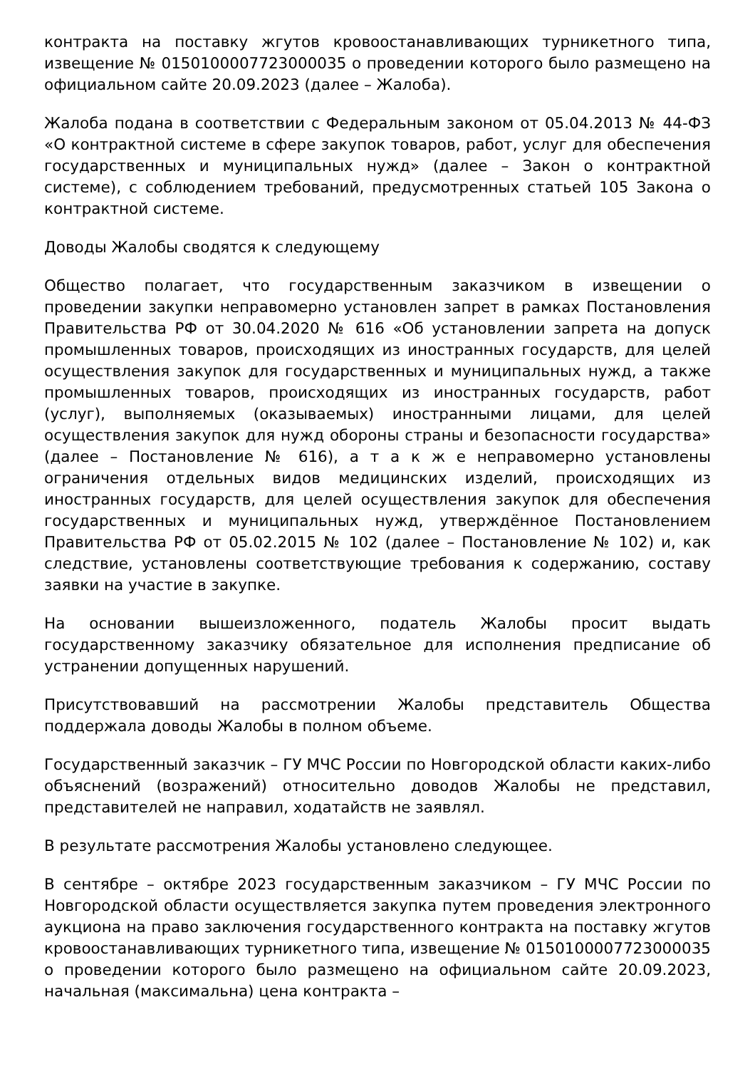контракта на поставку жгутов кровоостанавливающих турникетного типа, извещение № 0150100007723000035 о проведении которого было размещено на официальном сайте 20.09.2023 (далее – Жалоба).
Жалоба подана в соответствии с Федеральным законом от 05.04.2013 № 44-ФЗ «О контрактной системе в сфере закупок товаров, работ, услуг для обеспечения государственных и муниципальных нужд» (далее – Закон о контрактной системе), с соблюдением требований, предусмотренных статьей 105 Закона о контрактной системе.
Доводы Жалобы сводятся к следующему
Общество полагает, что государственным заказчиком в извещении о проведении закупки неправомерно установлен запрет в рамках Постановления Правительства РФ от 30.04.2020 № 616 «Об установлении запрета на допуск промышленных товаров, происходящих из иностранных государств, для целей осуществления закупок для государственных и муниципальных нужд, а также промышленных товаров, происходящих из иностранных государств, работ (услуг), выполняемых (оказываемых) иностранными лицами, для целей осуществления закупок для нужд обороны страны и безопасности государства» (далее – Постановление № 616), а т а к ж е неправомерно установлены ограничения отдельных видов медицинских изделий, происходящих из иностранных государств, для целей осуществления закупок для обеспечения государственных и муниципальных нужд, утверждённое Постановлением Правительства РФ от 05.02.2015 № 102 (далее – Постановление № 102) и, как следствие, установлены соответствующие требования к содержанию, составу заявки на участие в закупке.
На основании вышеизложенного, податель Жалобы просит выдать государственному заказчику обязательное для исполнения предписание об устранении допущенных нарушений.
Присутствовавший на рассмотрении Жалобы представитель Общества поддержала доводы Жалобы в полном объеме.
Государственный заказчик – ГУ МЧС России по Новгородской области каких-либо объяснений (возражений) относительно доводов Жалобы не представил, представителей не направил, ходатайств не заявлял.
В результате рассмотрения Жалобы установлено следующее.
В сентябре – октябре 2023 государственным заказчиком – ГУ МЧС России по Новгородской области осуществляется закупка путем проведения электронного аукциона на право заключения государственного контракта на поставку жгутов кровоостанавливающих турникетного типа, извещение № 0150100007723000035 о проведении которого было размещено на официальном сайте 20.09.2023, начальная (максимальна) цена контракта –